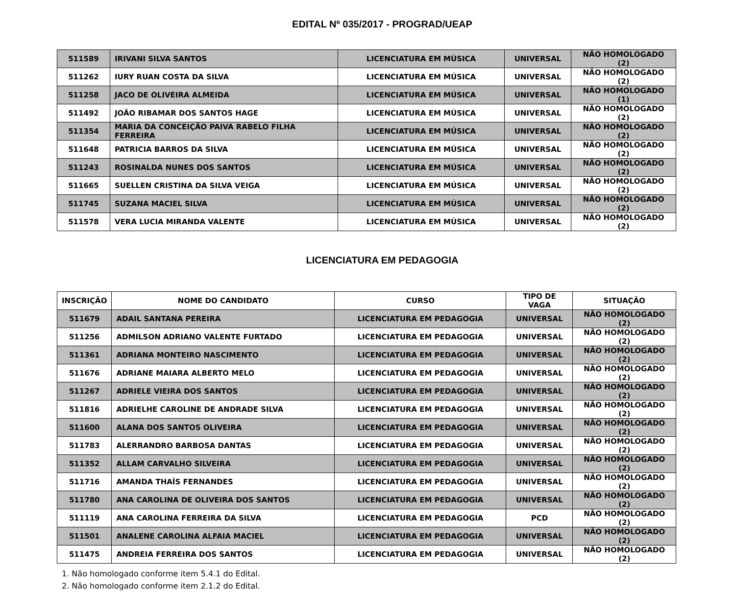EDITAL Nº 035/2017 - PROGRAD/UEAP
| 511589 | IRIVANI SILVA SANTOS | LICENCIATURA EM MÚSICA | UNIVERSAL | NÃO HOMOLOGADO (2) |
| 511262 | IURY RUAN COSTA DA SILVA | LICENCIATURA EM MÚSICA | UNIVERSAL | NÃO HOMOLOGADO (2) |
| 511258 | JACO DE OLIVEIRA ALMEIDA | LICENCIATURA EM MÚSICA | UNIVERSAL | NÃO HOMOLOGADO (1) |
| 511492 | JOÃO RIBAMAR DOS SANTOS HAGE | LICENCIATURA EM MÚSICA | UNIVERSAL | NÃO HOMOLOGADO (2) |
| 511354 | MARIA DA CONCEIÇÃO PAIVA RABELO FILHA FERREIRA | LICENCIATURA EM MÚSICA | UNIVERSAL | NÃO HOMOLOGADO (2) |
| 511648 | PATRICIA BARROS DA SILVA | LICENCIATURA EM MÚSICA | UNIVERSAL | NÃO HOMOLOGADO (2) |
| 511243 | ROSINALDA NUNES DOS SANTOS | LICENCIATURA EM MÚSICA | UNIVERSAL | NÃO HOMOLOGADO (2) |
| 511665 | SUELLEN CRISTINA DA SILVA VEIGA | LICENCIATURA EM MÚSICA | UNIVERSAL | NÃO HOMOLOGADO (2) |
| 511745 | SUZANA MACIEL SILVA | LICENCIATURA EM MÚSICA | UNIVERSAL | NÃO HOMOLOGADO (2) |
| 511578 | VERA LUCIA MIRANDA VALENTE | LICENCIATURA EM MÚSICA | UNIVERSAL | NÃO HOMOLOGADO (2) |
LICENCIATURA EM PEDAGOGIA
| INSCRIÇÃO | NOME DO CANDIDATO | CURSO | TIPO DE VAGA | SITUAÇÃO |
| --- | --- | --- | --- | --- |
| 511679 | ADAIL SANTANA PEREIRA | LICENCIATURA EM PEDAGOGIA | UNIVERSAL | NÃO HOMOLOGADO (2) |
| 511256 | ADMILSON ADRIANO VALENTE FURTADO | LICENCIATURA EM PEDAGOGIA | UNIVERSAL | NÃO HOMOLOGADO (2) |
| 511361 | ADRIANA MONTEIRO NASCIMENTO | LICENCIATURA EM PEDAGOGIA | UNIVERSAL | NÃO HOMOLOGADO (2) |
| 511676 | ADRIANE MAIARA ALBERTO MELO | LICENCIATURA EM PEDAGOGIA | UNIVERSAL | NÃO HOMOLOGADO (2) |
| 511267 | ADRIELE VIEIRA DOS SANTOS | LICENCIATURA EM PEDAGOGIA | UNIVERSAL | NÃO HOMOLOGADO (2) |
| 511816 | ADRIELHE CAROLINE DE ANDRADE SILVA | LICENCIATURA EM PEDAGOGIA | UNIVERSAL | NÃO HOMOLOGADO (2) |
| 511600 | ALANA DOS SANTOS OLIVEIRA | LICENCIATURA EM PEDAGOGIA | UNIVERSAL | NÃO HOMOLOGADO (2) |
| 511783 | ALERRANDRO BARBOSA DANTAS | LICENCIATURA EM PEDAGOGIA | UNIVERSAL | NÃO HOMOLOGADO (2) |
| 511352 | ALLAM CARVALHO SILVEIRA | LICENCIATURA EM PEDAGOGIA | UNIVERSAL | NÃO HOMOLOGADO (2) |
| 511716 | AMANDA THAÍS FERNANDES | LICENCIATURA EM PEDAGOGIA | UNIVERSAL | NÃO HOMOLOGADO (2) |
| 511780 | ANA CAROLINA DE OLIVEIRA DOS SANTOS | LICENCIATURA EM PEDAGOGIA | UNIVERSAL | NÃO HOMOLOGADO (2) |
| 511119 | ANA CAROLINA FERREIRA DA SILVA | LICENCIATURA EM PEDAGOGIA | PCD | NÃO HOMOLOGADO (2) |
| 511501 | ANALENE CAROLINA ALFAIA MACIEL | LICENCIATURA EM PEDAGOGIA | UNIVERSAL | NÃO HOMOLOGADO (2) |
| 511475 | ANDREIA FERREIRA DOS SANTOS | LICENCIATURA EM PEDAGOGIA | UNIVERSAL | NÃO HOMOLOGADO (2) |
1. Não homologado conforme item 5.4.1 do Edital.
2. Não homologado conforme item 2.1.2 do Edital.